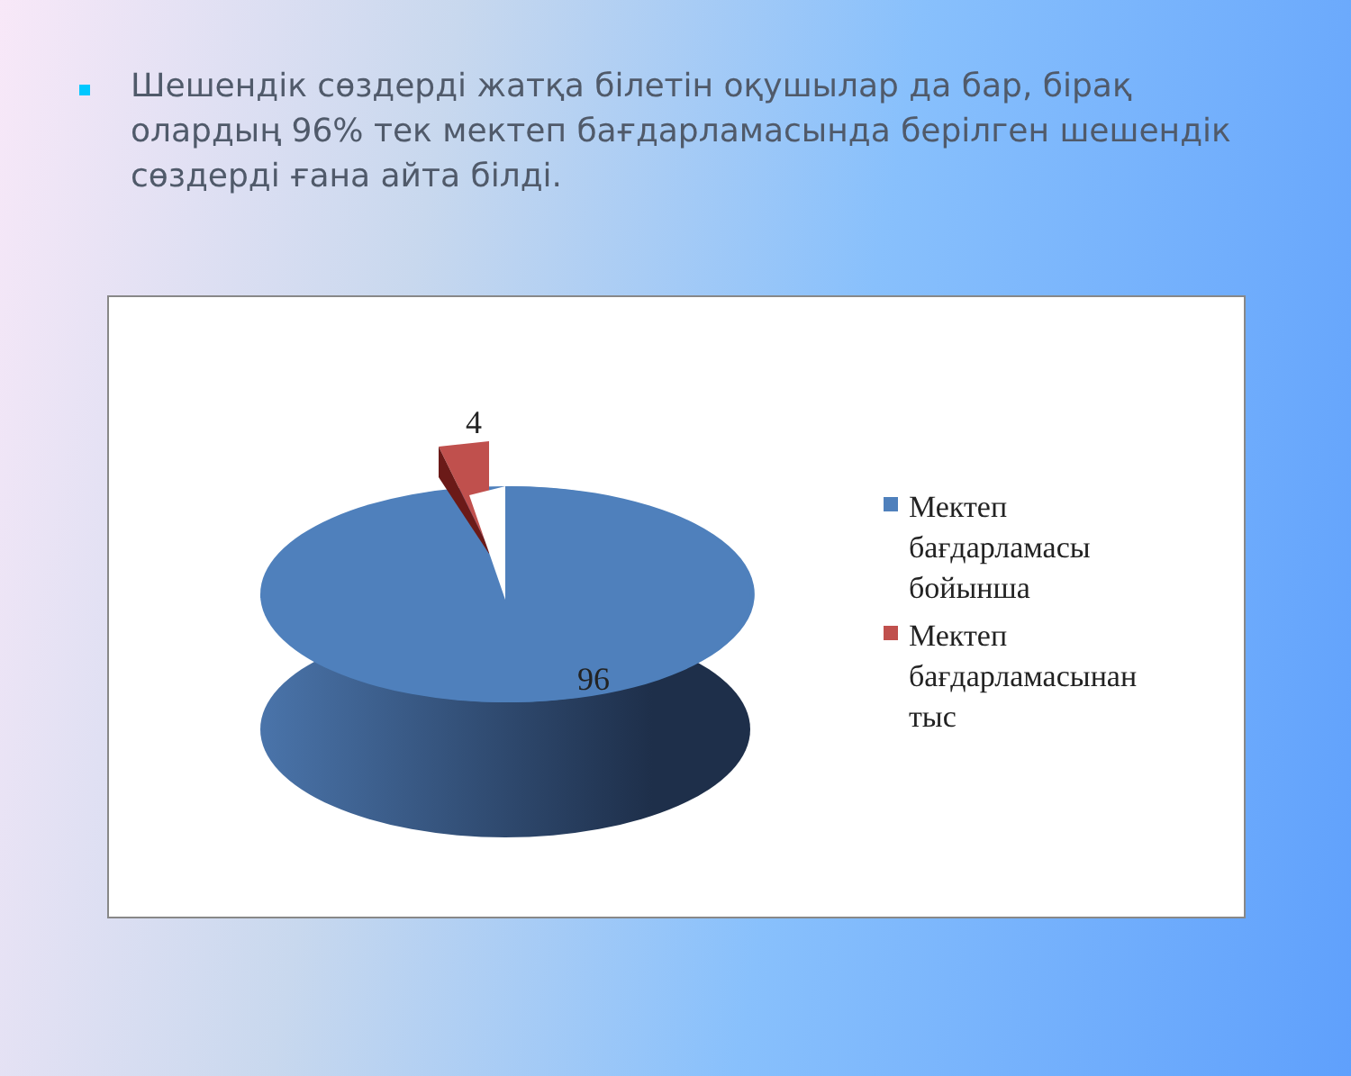Шешендік сөздерді жатқа білетін оқушылар да бар, бірақ олардың 96% тек мектеп бағдарламасында берілген шешендік сөздерді ғана айта білді.
4
96
Мектеп
бағдарламасы
бойынша
Мектеп
бағдарламасынан
тыс